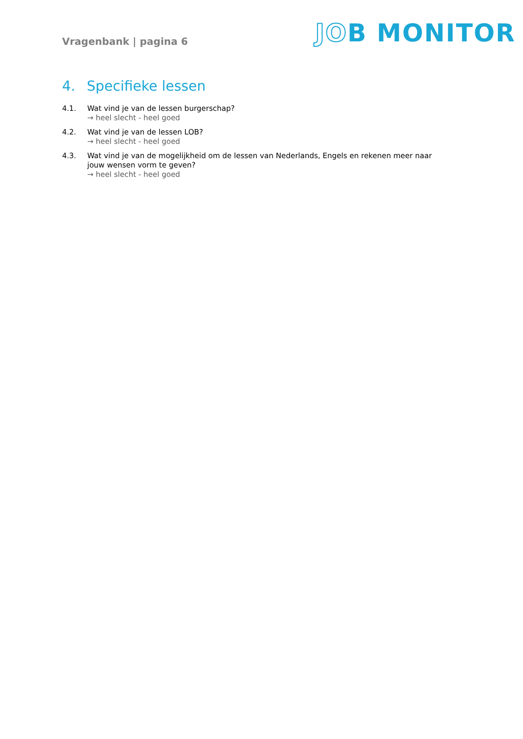Vragenbank | pagina 6
JOB MONITOR
4. Specifieke lessen
4.1.
Wat vind je van de lessen burgerschap?
→ heel slecht - heel goed
4.2.
Wat vind je van de lessen LOB?
→ heel slecht - heel goed
4.3.
Wat vind je van de mogelijkheid om de lessen van Nederlands, Engels en rekenen meer naar jouw wensen vorm te geven?
→ heel slecht - heel goed